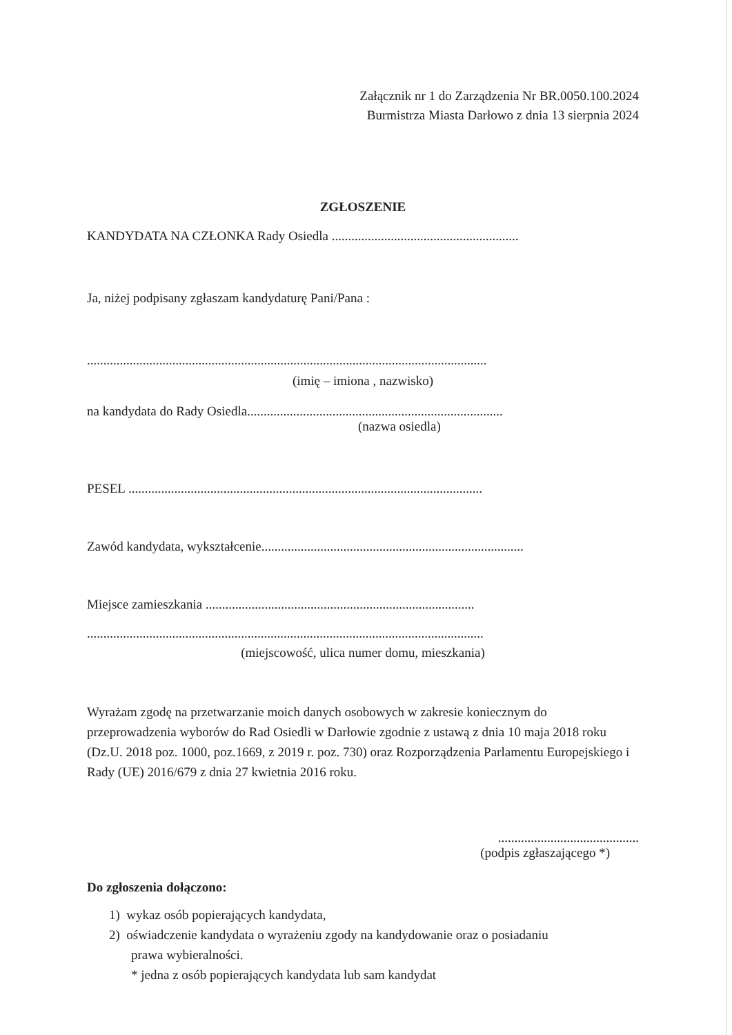Załącznik nr 1 do Zarządzenia Nr BR.0050.100.2024
Burmistrza Miasta Darłowo z dnia 13 sierpnia 2024
ZGŁOSZENIE
KANDYDATA NA CZŁONKA Rady Osiedla .........................................................
Ja, niżej podpisany zgłaszam kandydaturę Pani/Pana :
..........................................................................................................................
(imię – imiona , nazwisko)
na kandydata do Rady Osiedla..............................................................................
(nazwa osiedla)
PESEL ............................................................................................................
Zawód kandydata, wykształcenie................................................................................
Miejsce zamieszkania ..................................................................................
.........................................................................................................................
(miejscowość, ulica numer domu, mieszkania)
Wyrażam zgodę na przetwarzanie moich danych osobowych w zakresie koniecznym do przeprowadzenia wyborów do Rad Osiedli w Darłowie zgodnie z ustawą z dnia 10 maja 2018 roku (Dz.U. 2018 poz. 1000, poz.1669, z 2019 r. poz. 730) oraz Rozporządzenia Parlamentu Europejskiego i Rady (UE) 2016/679 z dnia 27 kwietnia 2016 roku.
...........................................
(podpis zgłaszającego *)
Do zgłoszenia dołączono:
1) wykaz osób popierających kandydata,
2) oświadczenie kandydata o wyrażeniu zgody na kandydowanie oraz o posiadaniu
prawa wybieralności.
* jedna z osób popierających kandydata lub sam kandydat